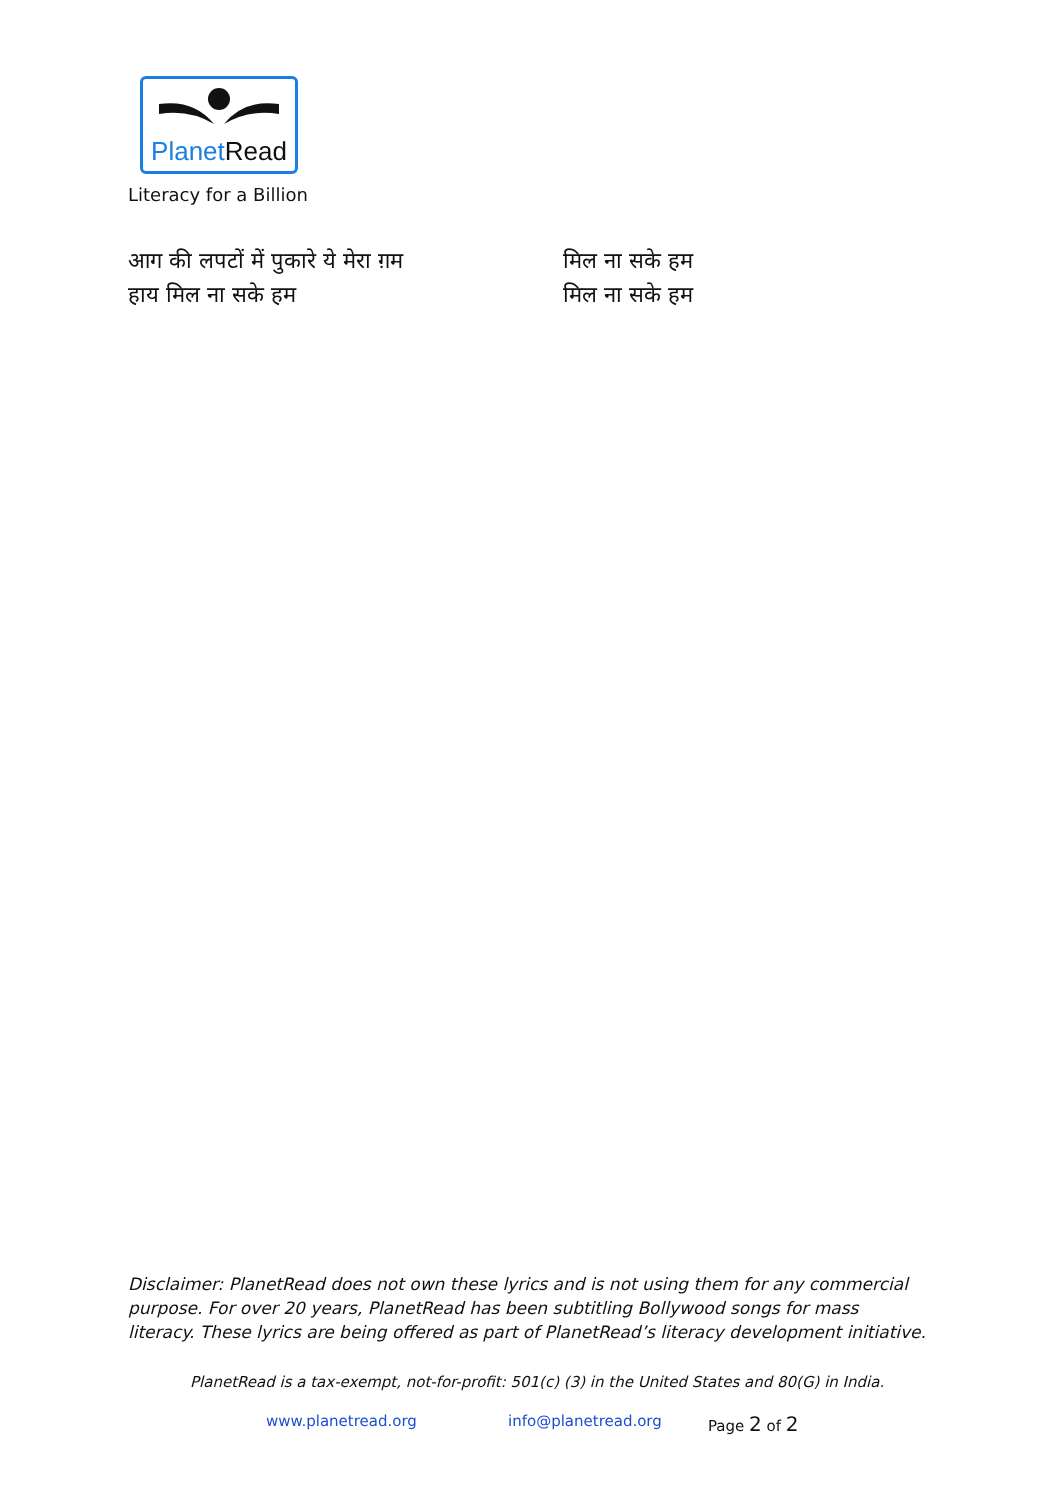Planet Read
Literacy for a Billion
आग की लपटों में पुकारे ये मेरा ग़म
हाय मिल ना सके हम
मिल ना सके हम
मिल ना सके हम
Disclaimer: PlanetRead does not own these lyrics and is not using them for any commercial purpose. For over 20 years, PlanetRead has been subtitling Bollywood songs for mass literacy. These lyrics are being offered as part of PlanetRead’s literacy development initiative.
PlanetRead is a tax-exempt, not-for-profit: 501(c) (3) in the United States and 80(G) in India.
www.planetread.org info@planetread.org Page 2 of 2